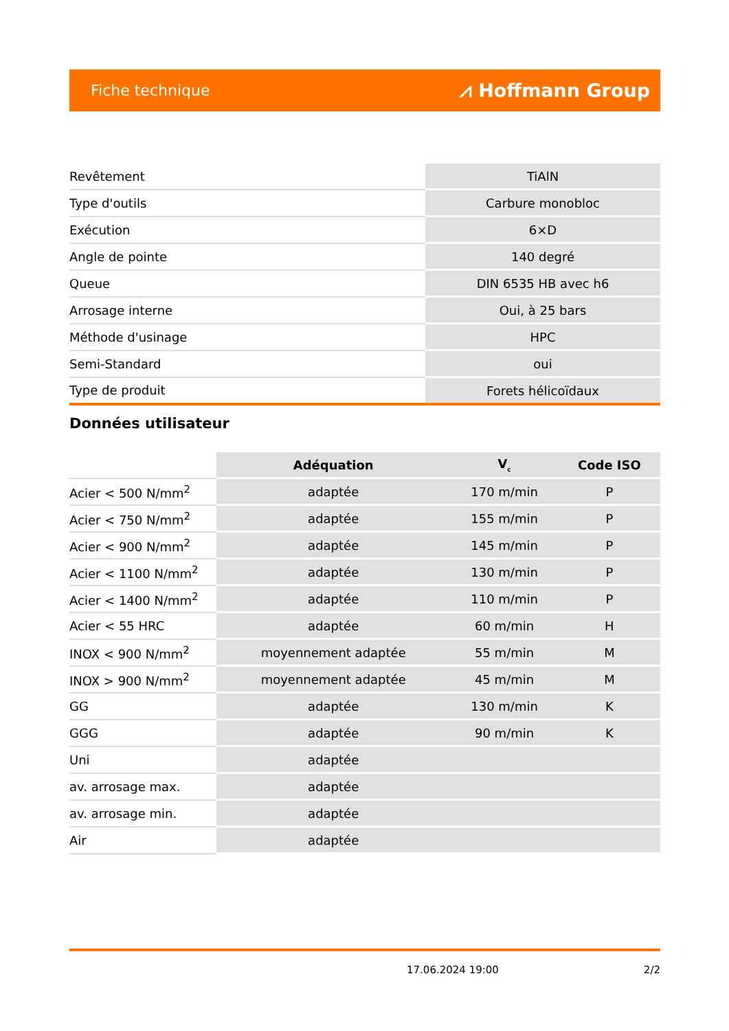Fiche technique ⩘ Hoffmann Group
| Revêtement | TiAlN |
| Type d'outils | Carbure monobloc |
| Exécution | 6×D |
| Angle de pointe | 140 degré |
| Queue | DIN 6535 HB avec h6 |
| Arrosage interne | Oui, à 25 bars |
| Méthode d'usinage | HPC |
| Semi-Standard | oui |
| Type de produit | Forets hélicoïdaux |
Données utilisateur
| | Adéquation | V<sub>c</sub> | Code ISO |
| Acier < 500 N/mm<sup>2</sup> | adaptée | 170 m/min | P |
| Acier < 750 N/mm<sup>2</sup> | adaptée | 155 m/min | P |
| Acier < 900 N/mm<sup>2</sup> | adaptée | 145 m/min | P |
| Acier < 1100 N/mm<sup>2</sup> | adaptée | 130 m/min | P |
| Acier < 1400 N/mm<sup>2</sup> | adaptée | 110 m/min | P |
| Acier < 55 HRC | adaptée | 60 m/min | H |
| INOX < 900 N/mm<sup>2</sup> | moyennement adaptée | 55 m/min | M |
| INOX > 900 N/mm<sup>2</sup> | moyennement adaptée | 45 m/min | M |
| GG | adaptée | 130 m/min | K |
| GGG | adaptée | 90 m/min | K |
| Uni | adaptée | | |
| av. arrosage max. | adaptée | | |
| av. arrosage min. | adaptée | | |
| Air | adaptée | | |
17.06.2024 19:00 2/2